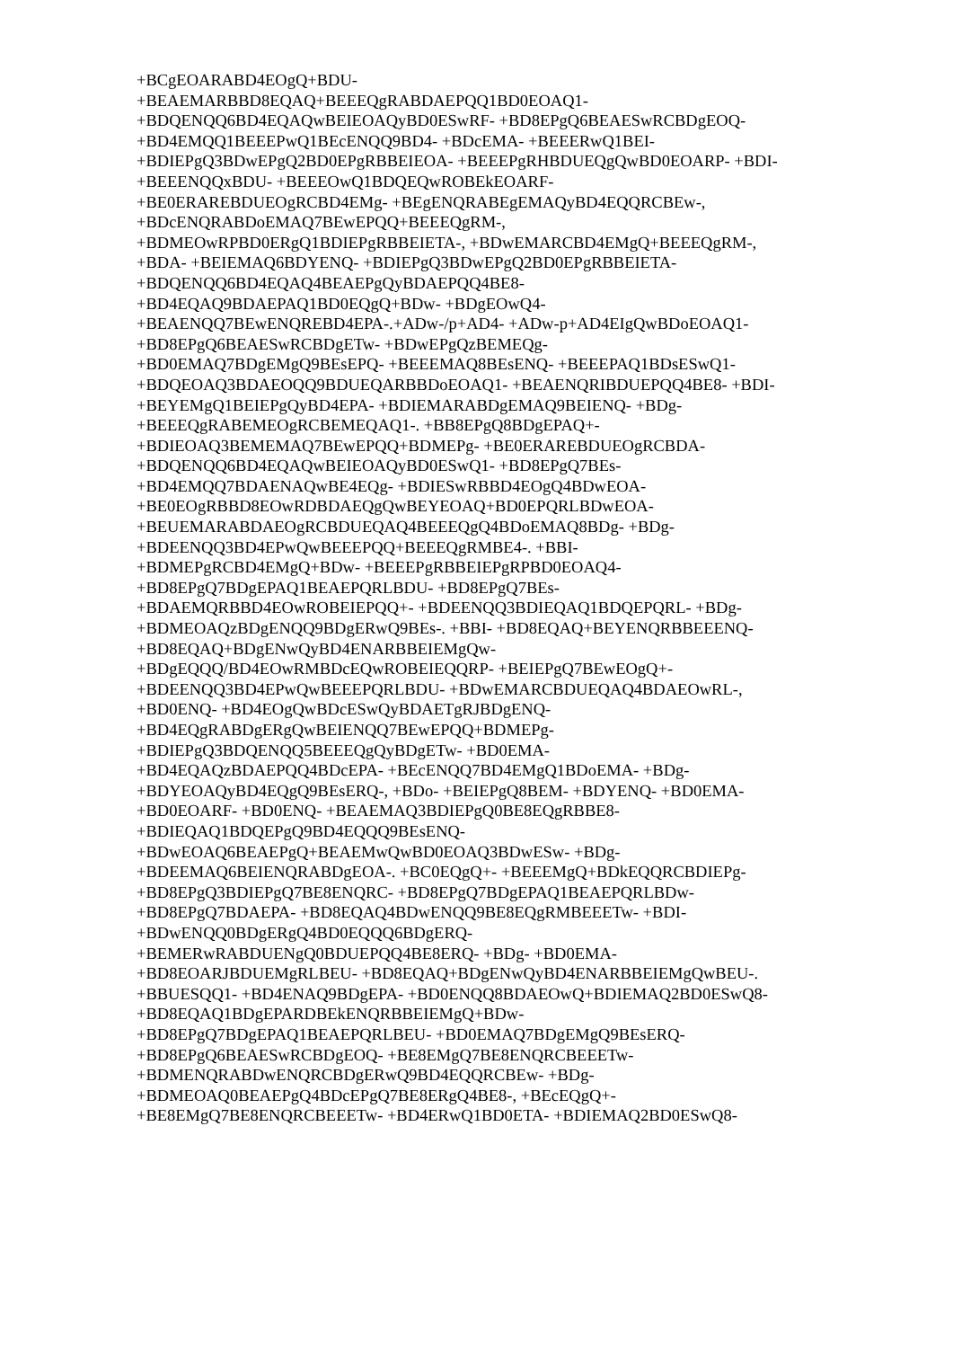+BCgEOARABD4EOgQ+BDU-
+BEAEMARBBD8EQAQ+BEEEQgRABDAEPQQ1BD0EOAQ1-
+BDQENQQ6BD4EQAQwBEIEOAQyBD0ESwRF- +BD8EPgQ6BEAESwRCBDgEOQ-
+BD4EMQQ1BEEEPwQ1BEcENQQ9BD4- +BDcEMA- +BEEERwQ1BEI-
+BDIEPgQ3BDwEPgQ2BD0EPgRBBEIEOA- +BEEEPgRHBDUEQgQwBD0EOARP- +BDI-
+BEEENQQxBDU- +BEEEOwQ1BDQEQwROBEkEOARF-
+BE0ERAREBDUEOgRCBD4EMg- +BEgENQRABEgEMAQyBD4EQQRCBEw-,
+BDcENQRABDoEMAQ7BEwEPQQ+BEEEQgRM-,
+BDMEOwRPBD0ERgQ1BDIEPgRBBEIETA-, +BDwEMARCBD4EMgQ+BEEEQgRM-,
+BDA- +BEIEMAQ6BDYENQ- +BDIEPgQ3BDwEPgQ2BD0EPgRBBEIETA-
+BDQENQQ6BD4EQAQ4BEAEPgQyBDAEPQQ4BE8-
+BD4EQAQ9BDAEPAQ1BD0EQgQ+BDw- +BDgEOwQ4-
+BEAENQQ7BEwENQREBD4EPA-.+ADw-/p+AD4- +ADw-p+AD4EIgQwBDoEOAQ1-
+BD8EPgQ6BEAESwRCBDgETw- +BDwEPgQzBEMEQg-
+BD0EMAQ7BDgEMgQ9BEsEPQ- +BEEEMAQ8BEsENQ- +BEEEPAQ1BDsESwQ1-
+BDQEOAQ3BDAEOQQ9BDUEQARBBDoEOAQ1- +BEAENQRIBDUEPQQ4BE8- +BDI-
+BEYEMgQ1BEIEPgQyBD4EPA- +BDIEMARABDgEMAQ9BEIENQ- +BDg-
+BEEEQgRABEMEOgRCBEMEQAQ1-. +BB8EPgQ8BDgEPAQ+-
+BDIEOAQ3BEMEMAQ7BEwEPQQ+BDMEPg- +BE0ERAREBDUEOgRCBDA-
+BDQENQQ6BD4EQAQwBEIEOAQyBD0ESwQ1- +BD8EPgQ7BEs-
+BD4EMQQ7BDAENAQwBE4EQg- +BDIESwRBBD4EOgQ4BDwEOA-
+BE0EOgRBBD8EOwRDBDAEQgQwBEYEOAQ+BD0EPQRLBDwEOA-
+BEUEMARABDAEOgRCBDUEQAQ4BEEEQgQ4BDoEMAQ8BDg- +BDg-
+BDEENQQ3BD4EPwQwBEEEPQQ+BEEEQgRMBE4-. +BBI-
+BDMEPgRCBD4EMgQ+BDw- +BEEEPgRBBEIEPgRPBD0EOAQ4-
+BD8EPgQ7BDgEPAQ1BEAEPQRLBDU- +BD8EPgQ7BEs-
+BDAEMQRBBD4EOwROBEIEPQQ+- +BDEENQQ3BDIEQAQ1BDQEPQRL- +BDg-
+BDMEOAQzBDgENQQ9BDgERwQ9BEs-. +BBI- +BD8EQAQ+BEYENQRBBEEENQ-
+BD8EQAQ+BDgENwQyBD4ENARBBEIEMgQw-
+BDgEQQQ/BD4EOwRMBDcEQwROBEIEQQRP- +BEIEPgQ7BEwEOgQ+-
+BDEENQQ3BD4EPwQwBEEEPQRLBDU- +BDwEMARCBDUEQAQ4BDAEOwRL-,
+BD0ENQ- +BD4EOgQwBDcESwQyBDAETgRJBDgENQ-
+BD4EQgRABDgERgQwBEIENQQ7BEwEPQQ+BDMEPg-
+BDIEPgQ3BDQENQQ5BEEEQgQyBDgETw- +BD0EMA-
+BD4EQAQzBDAEPQQ4BDcEPA- +BEcENQQ7BD4EMgQ1BDoEMA- +BDg-
+BDYEOAQyBD4EQgQ9BEsERQ-, +BDo- +BEIEPgQ8BEM- +BDYENQ- +BD0EMA-
+BD0EOARF- +BD0ENQ- +BEAEMAQ3BDIEPgQ0BE8EQgRBBE8-
+BDIEQAQ1BDQEPgQ9BD4EQQQ9BEsENQ-
+BDwEOAQ6BEAEPgQ+BEAEMwQwBD0EOAQ3BDwESw- +BDg-
+BDEEMAQ6BEIENQRABDgEOA-. +BC0EQgQ+- +BEEEMgQ+BDkEQQRCBDIEPg-
+BD8EPgQ3BDIEPgQ7BE8ENQRC- +BD8EPgQ7BDgEPAQ1BEAEPQRLBDw-
+BD8EPgQ7BDAEPA- +BD8EQAQ4BDwENQQ9BE8EQgRMBEEETw- +BDI-
+BDwENQQ0BDgERgQ4BD0EQQQ6BDgERQ-
+BEMERwRABDUENgQ0BDUEPQQ4BE8ERQ- +BDg- +BD0EMA-
+BD8EOARJBDUEMgRLBEU- +BD8EQAQ+BDgENwQyBD4ENARBBEIEMgQwBEU-.
+BBUESQQ1- +BD4ENAQ9BDgEPA- +BD0ENQQ8BDAEOwQ+BDIEMAQ2BD0ESwQ8-
+BD8EQAQ1BDgEPARDBEkENQRBBEIEMgQ+BDw-
+BD8EPgQ7BDgEPAQ1BEAEPQRLBEU- +BD0EMAQ7BDgEMgQ9BEsERQ-
+BD8EPgQ6BEAESwRCBDgEOQ- +BE8EMgQ7BE8ENQRCBEEETw-
+BDMENQRABDwENQRCBDgERwQ9BD4EQQRCBEw- +BDg-
+BDMEOAQ0BEAEPgQ4BDcEPgQ7BE8ERgQ4BE8-, +BEcEQgQ+-
+BE8EMgQ7BE8ENQRCBEEETw- +BD4ERwQ1BD0ETA- +BDIEMAQ2BD0ESwQ8-